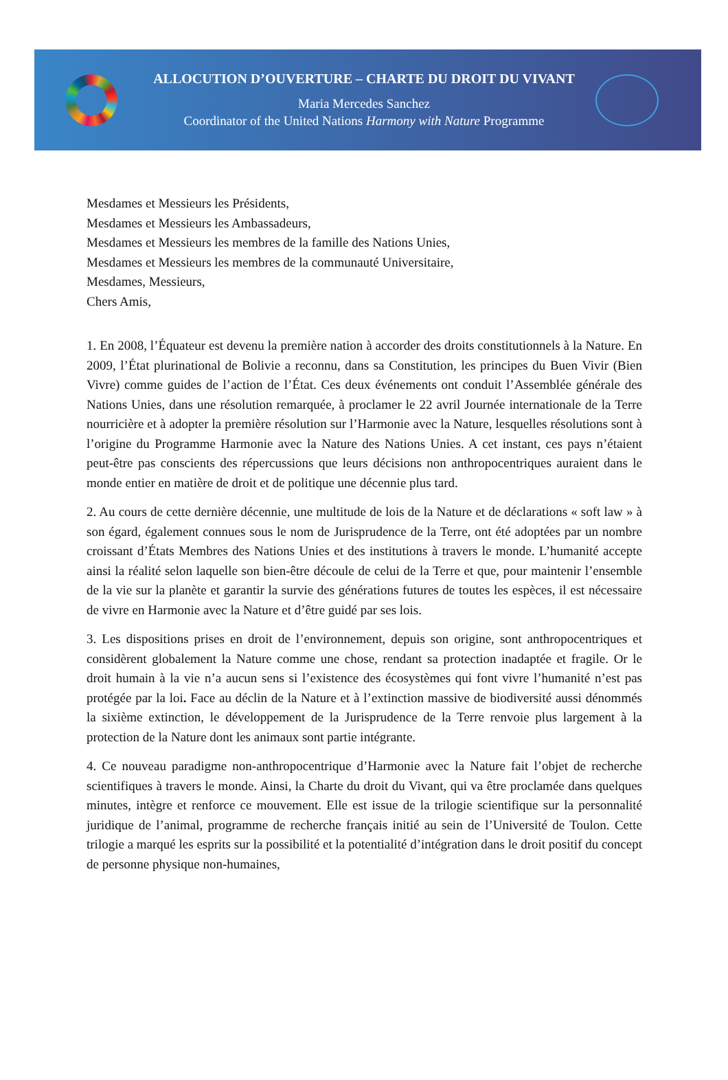ALLOCUTION D’OUVERTURE – CHARTE DU DROIT DU VIVANT
Maria Mercedes Sanchez
Coordinator of the United Nations Harmony with Nature Programme
Mesdames et Messieurs les Présidents,
Mesdames et Messieurs les Ambassadeurs,
Mesdames et Messieurs les membres de la famille des Nations Unies,
Mesdames et Messieurs les membres de la communauté Universitaire,
Mesdames, Messieurs,
Chers Amis,
1. En 2008, l’Équateur est devenu la première nation à accorder des droits constitutionnels à la Nature. En 2009, l’État plurinational de Bolivie a reconnu, dans sa Constitution, les principes du Buen Vivir (Bien Vivre) comme guides de l’action de l’État. Ces deux événements ont conduit l’Assemblée générale des Nations Unies, dans une résolution remarquée, à proclamer le 22 avril Journée internationale de la Terre nourricière et à adopter la première résolution sur l’Harmonie avec la Nature, lesquelles résolutions sont à l’origine du Programme Harmonie avec la Nature des Nations Unies. A cet instant, ces pays n’étaient peut-être pas conscients des répercussions que leurs décisions non anthropocentriques auraient dans le monde entier en matière de droit et de politique une décennie plus tard.
2. Au cours de cette dernière décennie, une multitude de lois de la Nature et de déclarations « soft law » à son égard, également connues sous le nom de Jurisprudence de la Terre, ont été adoptées par un nombre croissant d’États Membres des Nations Unies et des institutions à travers le monde. L’humanité accepte ainsi la réalité selon laquelle son bien-être découle de celui de la Terre et que, pour maintenir l’ensemble de la vie sur la planète et garantir la survie des générations futures de toutes les espèces, il est nécessaire de vivre en Harmonie avec la Nature et d’être guidé par ses lois.
3. Les dispositions prises en droit de l’environnement, depuis son origine, sont anthropocentriques et considèrent globalement la Nature comme une chose, rendant sa protection inadaptée et fragile. Or le droit humain à la vie n’a aucun sens si l’existence des écosystèmes qui font vivre l’humanité n’est pas protégée par la loi. Face au déclin de la Nature et à l’extinction massive de biodiversité aussi dénommés la sixième extinction, le développement de la Jurisprudence de la Terre renvoie plus largement à la protection de la Nature dont les animaux sont partie intégrante.
4. Ce nouveau paradigme non-anthropocentrique d’Harmonie avec la Nature fait l’objet de recherche scientifiques à travers le monde. Ainsi, la Charte du droit du Vivant, qui va être proclamée dans quelques minutes, intègre et renforce ce mouvement. Elle est issue de la trilogie scientifique sur la personnalité juridique de l’animal, programme de recherche français initié au sein de l’Université de Toulon. Cette trilogie a marqué les esprits sur la possibilité et la potentialité d’intégration dans le droit positif du concept de personne physique non-humaines,